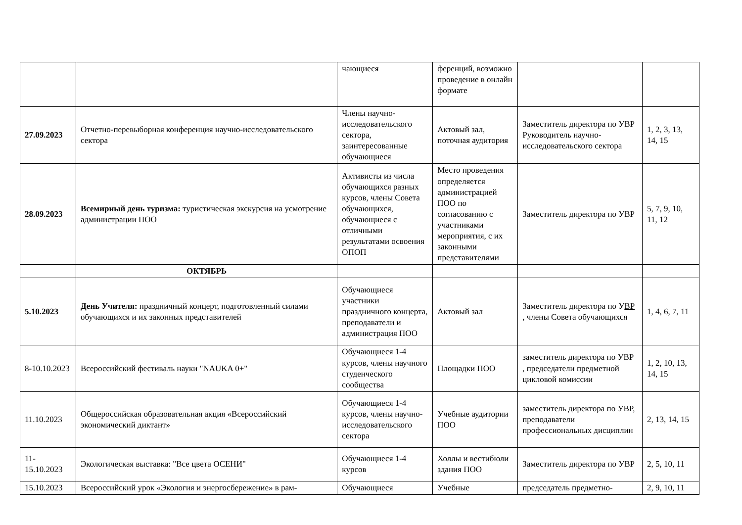| | | чающиеся | ференций, возможно проведение в онлайн формате | | |
| 27.09.2023 | Отчетно-перевыборная конференция научно-исследовательского сектора | Члены научно-исследовательского сектора, заинтересованные обучающиеся | Актовый зал, поточная аудитория | Заместитель директора по УВР Руководитель научно-исследовательского сектора | 1, 2, 3, 13, 14, 15 |
| 28.09.2023 | Всемирный день туризма: туристическая экскурсия на усмотрение администрации ПОО | Активисты из числа обучающихся разных курсов, члены Совета обучающихся, обучающиеся с отличными результатами освоения ОПОП | Место проведения определяется администрацией ПОО по согласованию с участниками мероприятия, с их законными представителями | Заместитель директора по УВР | 5, 7, 9, 10, 11, 12 |
| | ОКТЯБРЬ | | | | |
| 5.10.2023 | День Учителя: праздничный концерт, подготовленный силами обучающихся и их законных представителей | Обучающиеся участники праздничного концерта, преподаватели и администрация ПОО | Актовый зал | Заместитель директора по У ВР , члены Совета обучающихся | 1, 4, 6, 7, 11 |
| 8-10.10.2023 | Всероссийский фестиваль науки "NAUKA 0+" | Обучающиеся 1-4 курсов, члены научного студенческого сообщества | Площадки ПОО | заместитель директора по УВР , председатели предметной цикловой комиссии | 1, 2, 10, 13, 14, 15 |
| 11.10.2023 | Общероссийская образовательная акция «Всероссийский экономический диктант» | Обучающиеся 1-4 курсов, члены научно-исследовательского сектора | Учебные аудитории ПОО | заместитель директора по УВР, преподаватели профессиональных дисциплин | 2, 13, 14, 15 |
| 11-15.10.2023 | Экологическая выставка: "Все цвета ОСЕНИ" | Обучающиеся 1-4 курсов | Холлы и вестибюли здания ПОО | Заместитель директора по УВР | 2, 5, 10, 11 |
| 15.10.2023 | Всероссийский урок «Экология и энергосбережение» в рам- | Обучающиеся | Учебные | председатель предметно- | 2, 9, 10, 11 |